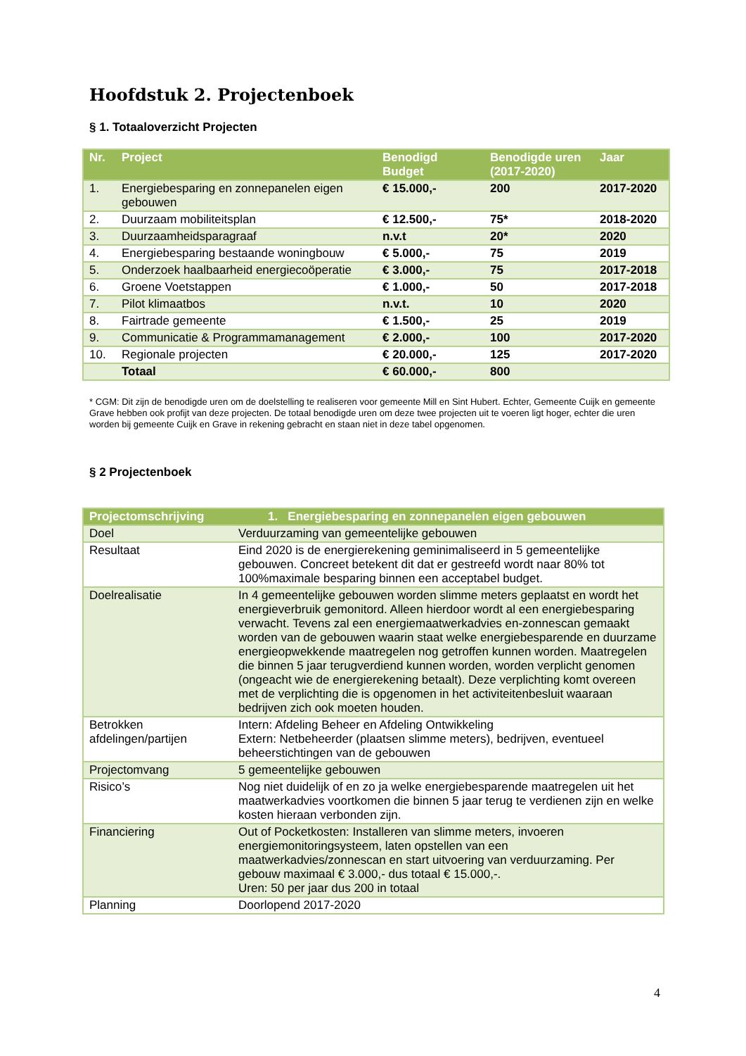Hoofdstuk 2. Projectenboek
§ 1. Totaaloverzicht Projecten
| Nr. | Project | Benodigd Budget | Benodigde uren (2017-2020) | Jaar |
| --- | --- | --- | --- | --- |
| 1. | Energiebesparing en zonnepanelen eigen gebouwen | € 15.000,- | 200 | 2017-2020 |
| 2. | Duurzaam mobiliteitsplan | € 12.500,- | 75* | 2018-2020 |
| 3. | Duurzaamheidsparagraaf | n.v.t | 20* | 2020 |
| 4. | Energiebesparing bestaande woningbouw | € 5.000,- | 75 | 2019 |
| 5. | Onderzoek haalbaarheid energiecoöperatie | € 3.000,- | 75 | 2017-2018 |
| 6. | Groene Voetstappen | € 1.000,- | 50 | 2017-2018 |
| 7. | Pilot klimaatbos | n.v.t. | 10 | 2020 |
| 8. | Fairtrade gemeente | € 1.500,- | 25 | 2019 |
| 9. | Communicatie & Programmamanagement | € 2.000,- | 100 | 2017-2020 |
| 10. | Regionale projecten | € 20.000,- | 125 | 2017-2020 |
| | Totaal | € 60.000,- | 800 | |
* CGM: Dit zijn de benodigde uren om de doelstelling te realiseren voor gemeente Mill en Sint Hubert. Echter, Gemeente Cuijk en gemeente Grave hebben ook profijt van deze projecten. De totaal benodigde uren om deze twee projecten uit te voeren ligt hoger, echter die uren worden bij gemeente Cuijk en Grave in rekening gebracht en staan niet in deze tabel opgenomen.
§ 2 Projectenboek
| Projectomschrijving | 1. Energiebesparing en zonnepanelen eigen gebouwen |
| --- | --- |
| Doel | Verduurzaming van gemeentelijke gebouwen |
| Resultaat | Eind 2020 is de energierekening geminimaliseerd in 5 gemeentelijke gebouwen. Concreet betekent dit dat er gestreefd wordt naar 80% tot 100%maximale besparing binnen een acceptabel budget. |
| Doelrealisatie | In 4 gemeentelijke gebouwen worden slimme meters geplaatst en wordt het energieverbruik gemonitord. Alleen hierdoor wordt al een energiebesparing verwacht. Tevens zal een energiemaatwerkadvies en-zonnescan gemaakt worden van de gebouwen waarin staat welke energiebesparende en duurzame energieopwekkende maatregelen nog getroffen kunnen worden. Maatregelen die binnen 5 jaar terugverdiend kunnen worden, worden verplicht genomen (ongeacht wie de energierekening betaalt). Deze verplichting komt overeen met de verplichting die is opgenomen in het activiteitenbesluit waaraan bedrijven zich ook moeten houden. |
| Betrokken afdelingen/partijen | Intern: Afdeling Beheer en Afdeling Ontwikkeling Extern: Netbeheerder (plaatsen slimme meters), bedrijven, eventueel beheerstichtingen van de gebouwen |
| Projectomvang | 5 gemeentelijke gebouwen |
| Risico’s | Nog niet duidelijk of en zo ja welke energiebesparende maatregelen uit het maatwerkadvies voortkomen die binnen 5 jaar terug te verdienen zijn en welke kosten hieraan verbonden zijn. |
| Financiering | Out of Pocketkosten: Installeren van slimme meters, invoeren energiemonitoringsysteem, laten opstellen van een maatwerkadvies/zonnescan en start uitvoering van verduurzaming. Per gebouw maximaal € 3.000,- dus totaal € 15.000,-. Uren: 50 per jaar dus 200 in totaal |
| Planning | Doorlopend 2017-2020 |
4